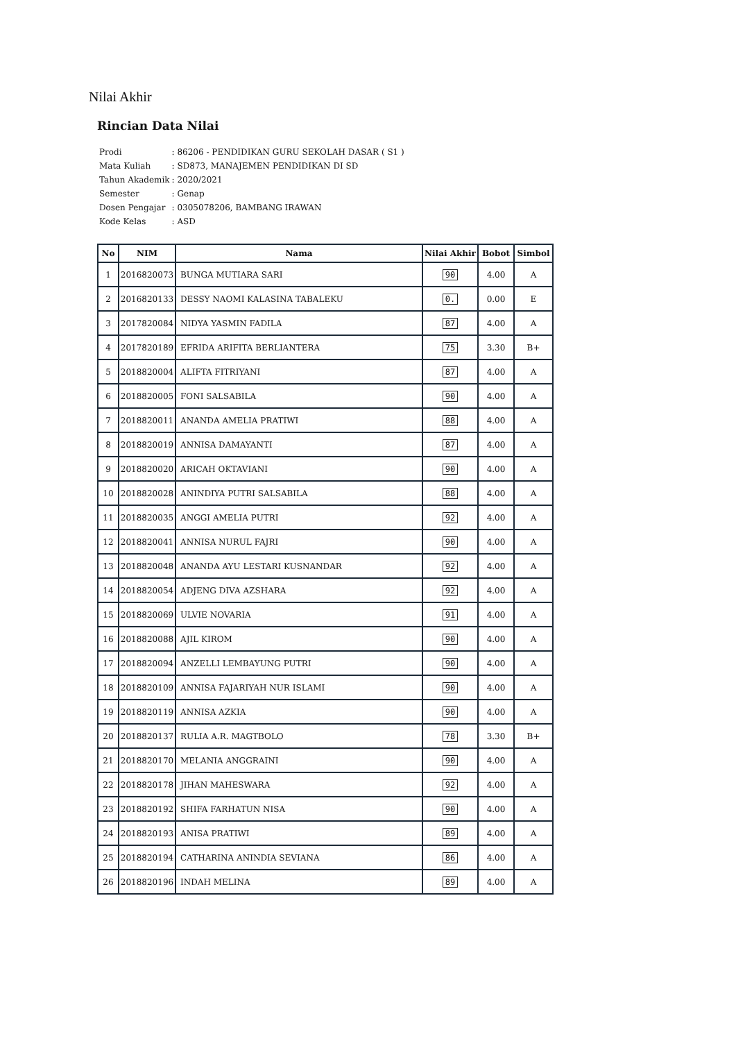Nilai Akhir
Rincian Data Nilai
| Prodi | : 86206 - PENDIDIKAN GURU SEKOLAH DASAR ( S1 ) |
| Mata Kuliah | : SD873, MANAJEMEN PENDIDIKAN DI SD |
| Tahun Akademik | : 2020/2021 |
| Semester | : Genap |
| Dosen Pengajar | : 0305078206, BAMBANG IRAWAN |
| Kode Kelas | : ASD |
| No | NIM | Nama | Nilai Akhir | Bobot | Simbol |
| --- | --- | --- | --- | --- | --- |
| 1 | 2016820073 | BUNGA MUTIARA SARI | 90 | 4.00 | A |
| 2 | 2016820133 | DESSY NAOMI KALASINA TABALEKU | 0. | 0.00 | E |
| 3 | 2017820084 | NIDYA YASMIN FADILA | 87 | 4.00 | A |
| 4 | 2017820189 | EFRIDA ARIFITA BERLIANTERA | 75 | 3.30 | B+ |
| 5 | 2018820004 | ALIFTA FITRIYANI | 87 | 4.00 | A |
| 6 | 2018820005 | FONI SALSABILA | 90 | 4.00 | A |
| 7 | 2018820011 | ANANDA AMELIA PRATIWI | 88 | 4.00 | A |
| 8 | 2018820019 | ANNISA DAMAYANTI | 87 | 4.00 | A |
| 9 | 2018820020 | ARICAH OKTAVIANI | 90 | 4.00 | A |
| 10 | 2018820028 | ANINDIYA PUTRI SALSABILA | 88 | 4.00 | A |
| 11 | 2018820035 | ANGGI AMELIA PUTRI | 92 | 4.00 | A |
| 12 | 2018820041 | ANNISA NURUL FAJRI | 90 | 4.00 | A |
| 13 | 2018820048 | ANANDA AYU LESTARI KUSNANDAR | 92 | 4.00 | A |
| 14 | 2018820054 | ADJENG DIVA AZSHARA | 92 | 4.00 | A |
| 15 | 2018820069 | ULVIE NOVARIA | 91 | 4.00 | A |
| 16 | 2018820088 | AJIL KIROM | 90 | 4.00 | A |
| 17 | 2018820094 | ANZELLI LEMBAYUNG PUTRI | 90 | 4.00 | A |
| 18 | 2018820109 | ANNISA FAJARIYAH NUR ISLAMI | 90 | 4.00 | A |
| 19 | 2018820119 | ANNISA AZKIA | 90 | 4.00 | A |
| 20 | 2018820137 | RULIA A.R. MAGTBOLO | 78 | 3.30 | B+ |
| 21 | 2018820170 | MELANIA ANGGRAINI | 90 | 4.00 | A |
| 22 | 2018820178 | JIHAN MAHESWARA | 92 | 4.00 | A |
| 23 | 2018820192 | SHIFA FARHATUN NISA | 90 | 4.00 | A |
| 24 | 2018820193 | ANISA PRATIWI | 89 | 4.00 | A |
| 25 | 2018820194 | CATHARINA ANINDIA SEVIANA | 86 | 4.00 | A |
| 26 | 2018820196 | INDAH MELINA | 89 | 4.00 | A |